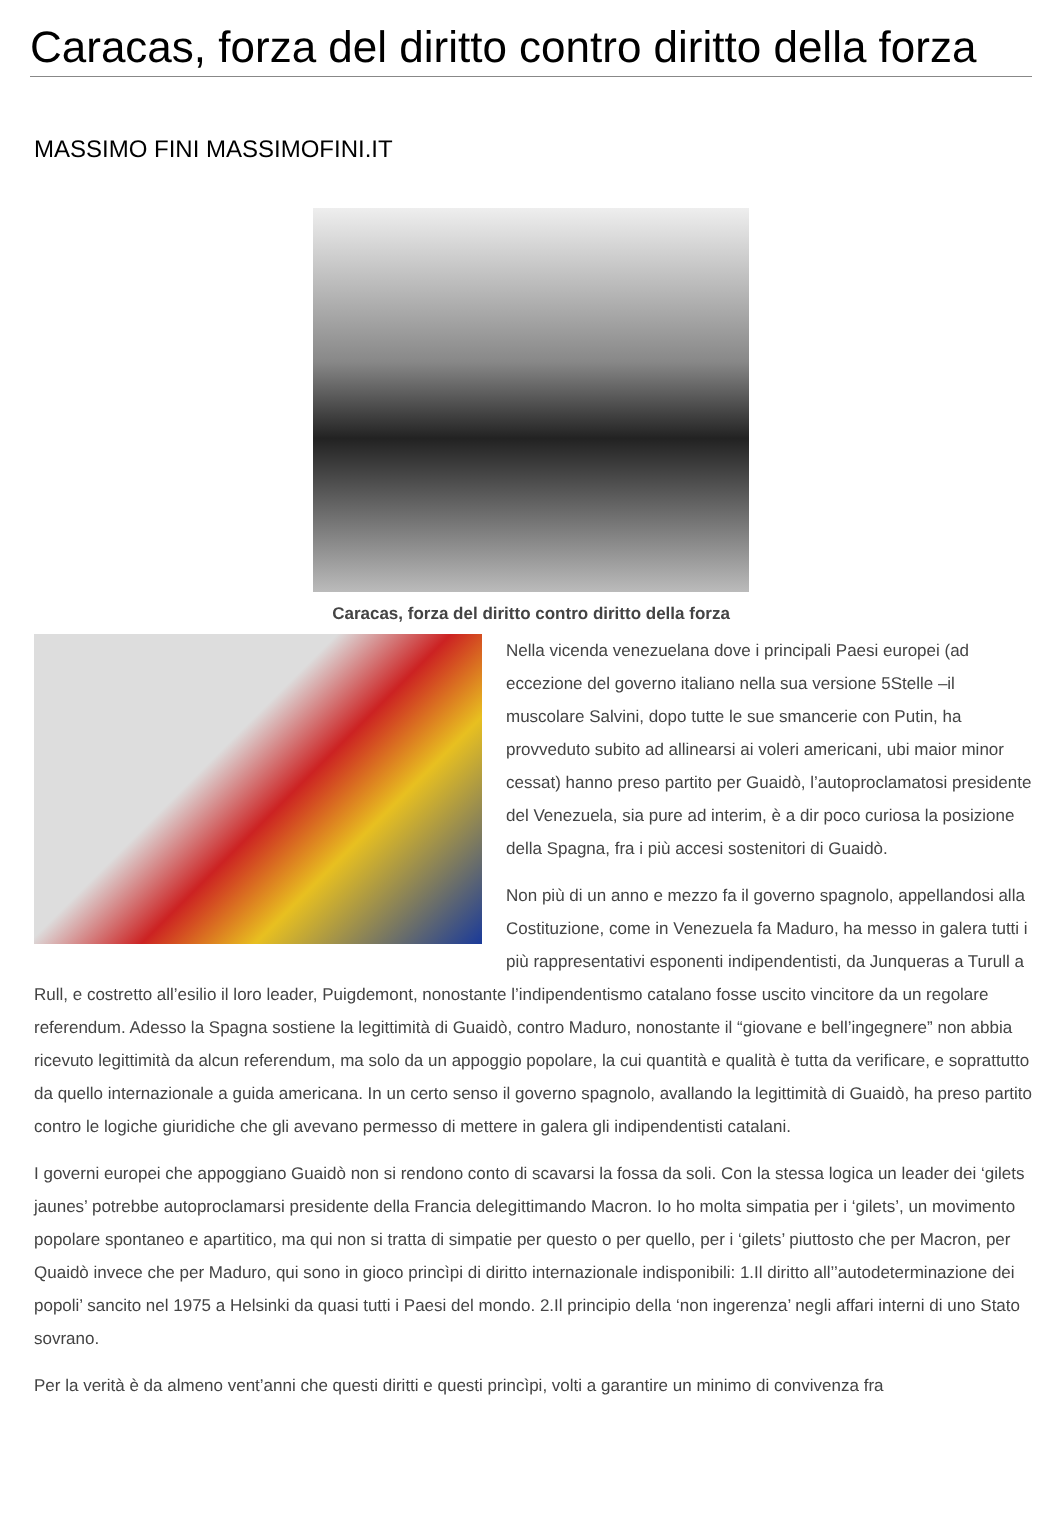Caracas, forza del diritto contro diritto della forza
MASSIMO FINI MASSIMOFINI.IT
Caracas, forza del diritto contro diritto della forza
Nella vicenda venezuelana dove i principali Paesi europei (ad eccezione del governo italiano nella sua versione 5Stelle –il muscolare Salvini, dopo tutte le sue smancerie con Putin, ha provveduto subito ad allinearsi ai voleri americani, ubi maior minor cessat) hanno preso partito per Guaidò, l’autoproclamatosi presidente del Venezuela, sia pure ad interim, è a dir poco curiosa la posizione della Spagna, fra i più accesi sostenitori di Guaidò.
Non più di un anno e mezzo fa il governo spagnolo, appellandosi alla Costituzione, come in Venezuela fa Maduro, ha messo in galera tutti i più rappresentativi esponenti indipendentisti, da Junqueras a Turull a Rull, e costretto all’esilio il loro leader, Puigdemont, nonostante l’indipendentismo catalano fosse uscito vincitore da un regolare referendum. Adesso la Spagna sostiene la legittimità di Guaidò, contro Maduro, nonostante il “giovane e bell’ingegnere” non abbia ricevuto legittimità da alcun referendum, ma solo da un appoggio popolare, la cui quantità e qualità è tutta da verificare, e soprattutto da quello internazionale a guida americana. In un certo senso il governo spagnolo, avallando la legittimità di Guaidò, ha preso partito contro le logiche giuridiche che gli avevano permesso di mettere in galera gli indipendentisti catalani.
I governi europei che appoggiano Guaidò non si rendono conto di scavarsi la fossa da soli. Con la stessa logica un leader dei ‘gilets jaunes’ potrebbe autoproclamarsi presidente della Francia delegittimando Macron. Io ho molta simpatia per i ‘gilets’, un movimento popolare spontaneo e apartitico, ma qui non si tratta di simpatie per questo o per quello, per i ‘gilets’ piuttosto che per Macron, per Quaidò invece che per Maduro, qui sono in gioco princìpi di diritto internazionale indisponibili: 1.Il diritto all’’autodeterminazione dei popoli’ sancito nel 1975 a Helsinki da quasi tutti i Paesi del mondo. 2.Il principio della ‘non ingerenza’ negli affari interni di uno Stato sovrano.
Per la verità è da almeno vent’anni che questi diritti e questi princìpi, volti a garantire un minimo di convivenza fra